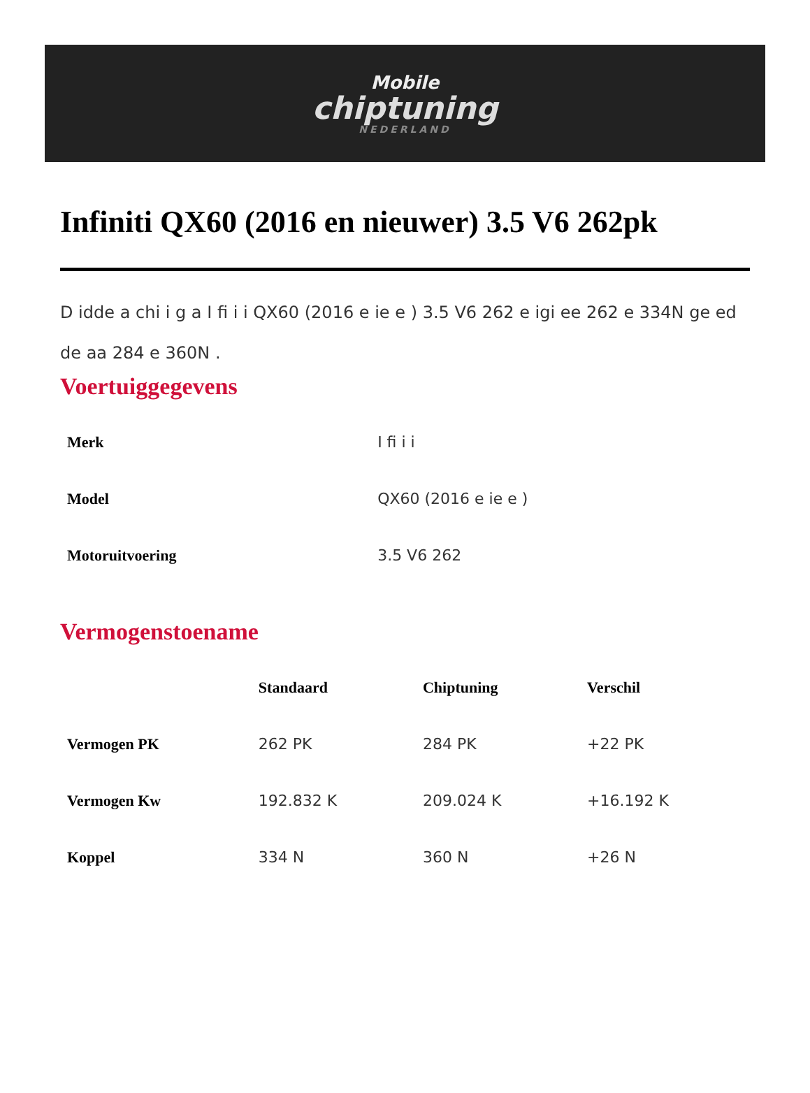Mobile
chiptuning
NEDERLAND
Infiniti QX60 (2016 en nieuwer) 3.5 V6 262pk
D idde a chi i g a I fi i i QX60 (2016 e ie e ) 3.5 V6 262 e igi ee 262 e 334N ge ed de aa 284 e 360N .
Voertuiggegevens
| Merk | I fi i i |
| Model | QX60 (2016 e ie e ) |
| Motoruitvoering | 3.5 V6 262 |
Vermogenstoename
| | Standaard | Chiptuning | Verschil |
| --- | --- | --- | --- |
| Vermogen PK | 262 PK | 284 PK | +22 PK |
| Vermogen Kw | 192.832 K | 209.024 K | +16.192 K |
| Koppel | 334 N | 360 N | +26 N |